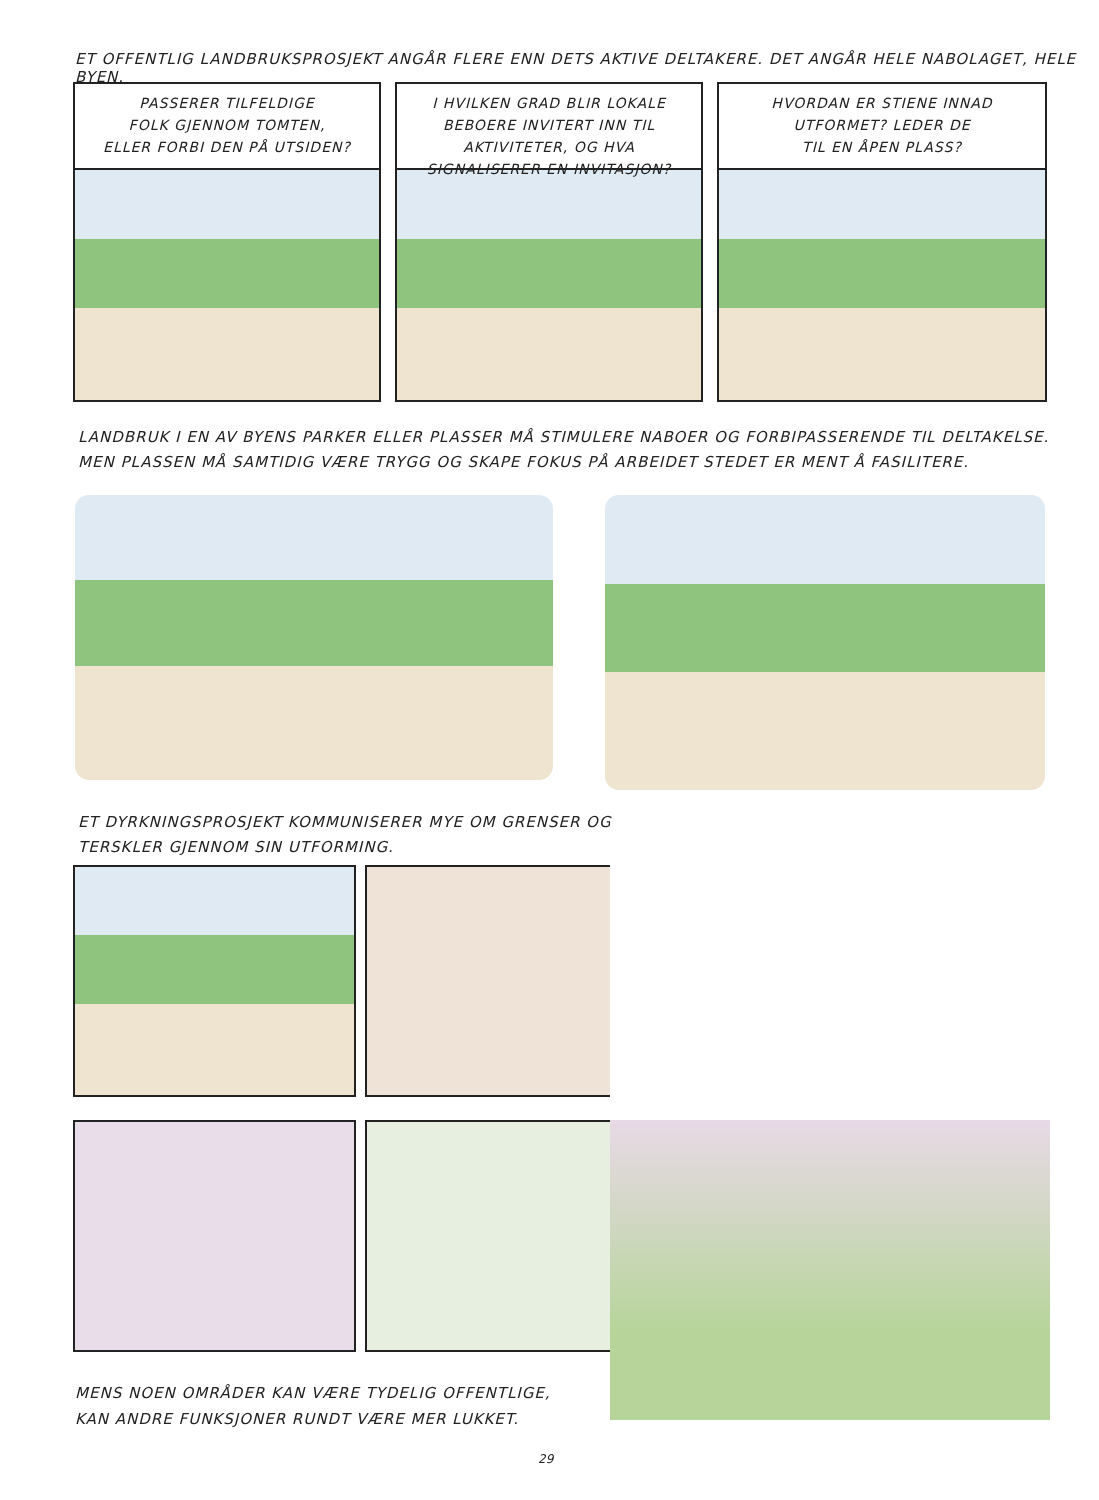ET OFFENTLIG LANDBRUKSPROSJEKT ANGÅR FLERE ENN DETS AKTIVE DELTAKERE. DET ANGÅR HELE NABOLAGET, HELE BYEN.
PASSERER TILFELDIGE
FOLK GJENNOM TOMTEN,
ELLER FORBI DEN PÅ UTSIDEN?
I HVILKEN GRAD BLIR LOKALE
BEBOERE INVITERT INN TIL
AKTIVITETER, OG HVA
SIGNALISERER EN INVITASJON?
HVORDAN ER STIENE INNAD
UTFORMET? LEDER DE
TIL EN ÅPEN PLASS?
LANDBRUK I EN AV BYENS PARKER ELLER PLASSER MÅ STIMULERE NABOER OG FORBIPASSERENDE TIL DELTAKELSE.
MEN PLASSEN MÅ SAMTIDIG VÆRE TRYGG OG SKAPE FOKUS PÅ ARBEIDET STEDET ER MENT Å FASILITERE.
ET DYRKNINGSPROSJEKT KOMMUNISERER MYE OM GRENSER OG
TERSKLER GJENNOM SIN UTFORMING.
MENS NOEN OMRÅDER KAN VÆRE TYDELIG OFFENTLIGE,
KAN ANDRE FUNKSJONER RUNDT VÆRE MER LUKKET.
29